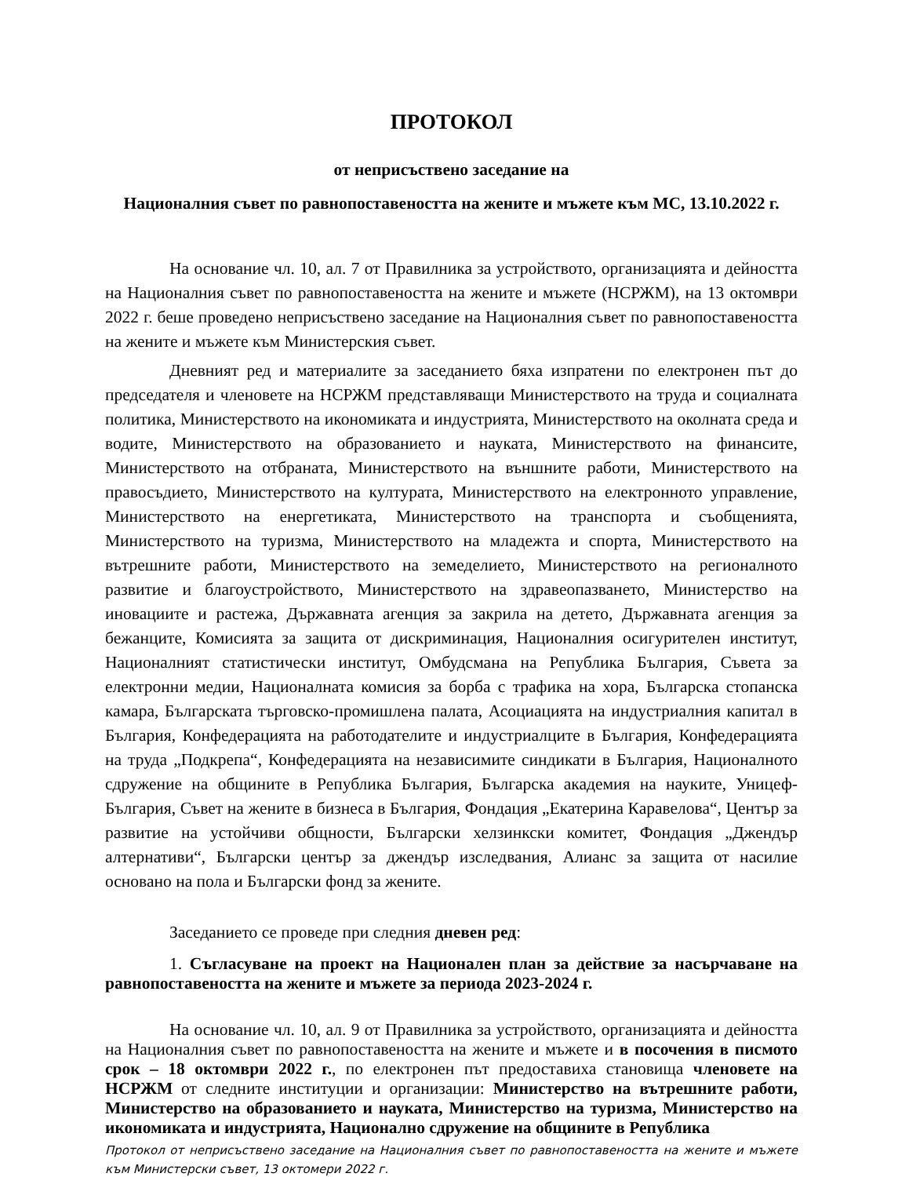ПРОТОКОЛ
от неприсъствено заседание на
Националния съвет по равнопоставеността на жените и мъжете към МС, 13.10.2022 г.
На основание чл. 10, ал. 7 от Правилника за устройството, организацията и дейността на Националния съвет по равнопоставеността на жените и мъжете (НСРЖМ), на 13 октомври 2022 г. беше проведено неприсъствено заседание на Националния съвет по равнопоставеността на жените и мъжете към Министерския съвет.
Дневният ред и материалите за заседанието бяха изпратени по електронен път до председателя и членовете на НСРЖМ представляващи Министерството на труда и социалната политика, Министерството на икономиката и индустрията, Министерството на околната среда и водите, Министерството на образованието и науката, Министерството на финансите, Министерството на отбраната, Министерството на външните работи, Министерството на правосъдието, Министерството на културата, Министерството на електронното управление, Министерството на енергетиката, Министерството на транспорта и съобщенията, Министерството на туризма, Министерството на младежта и спорта, Министерството на вътрешните работи, Министерството на земеделието, Министерството на регионалното развитие и благоустройството, Министерството на здравеопазването, Министерство на иновациите и растежа, Държавната агенция за закрила на детето, Държавната агенция за бежанците, Комисията за защита от дискриминация, Националния осигурителен институт, Националният статистически институт, Омбудсмана на Република България, Съвета за електронни медии, Националната комисия за борба с трафика на хора, Българска стопанска камара, Българската търговско-промишлена палата, Асоциацията на индустриалния капитал в България, Конфедерацията на работодателите и индустриалците в България, Конфедерацията на труда „Подкрепа“, Конфедерацията на независимите синдикати в България, Националното сдружение на общините в Република България, Българска академия на науките, Уницеф-България, Съвет на жените в бизнеса в България, Фондация „Екатерина Каравелова“, Център за развитие на устойчиви общности, Български хелзинкски комитет, Фондация „Джендър алтернативи“, Български център за джендър изследвания, Алианс за защита от насилие основано на пола и Български фонд за жените.
Заседанието се проведе при следния дневен ред:
1. Съгласуване на проект на Национален план за действие за насърчаване на равнопоставеността на жените и мъжете за периода 2023-2024 г.
На основание чл. 10, ал. 9 от Правилника за устройството, организацията и дейността на Националния съвет по равнопоставеността на жените и мъжете и в посочения в писмото срок – 18 октомври 2022 г., по електронен път предоставиха становища членовете на НСРЖМ от следните институции и организации: Министерство на вътрешните работи, Министерство на образованието и науката, Министерство на туризма, Министерство на икономиката и индустрията, Национално сдружение на общините в Република
Протокол от неприсъствено заседание на Националния съвет по равнопоставеността на жените и мъжете към Министерски съвет, 13 октомери 2022 г.